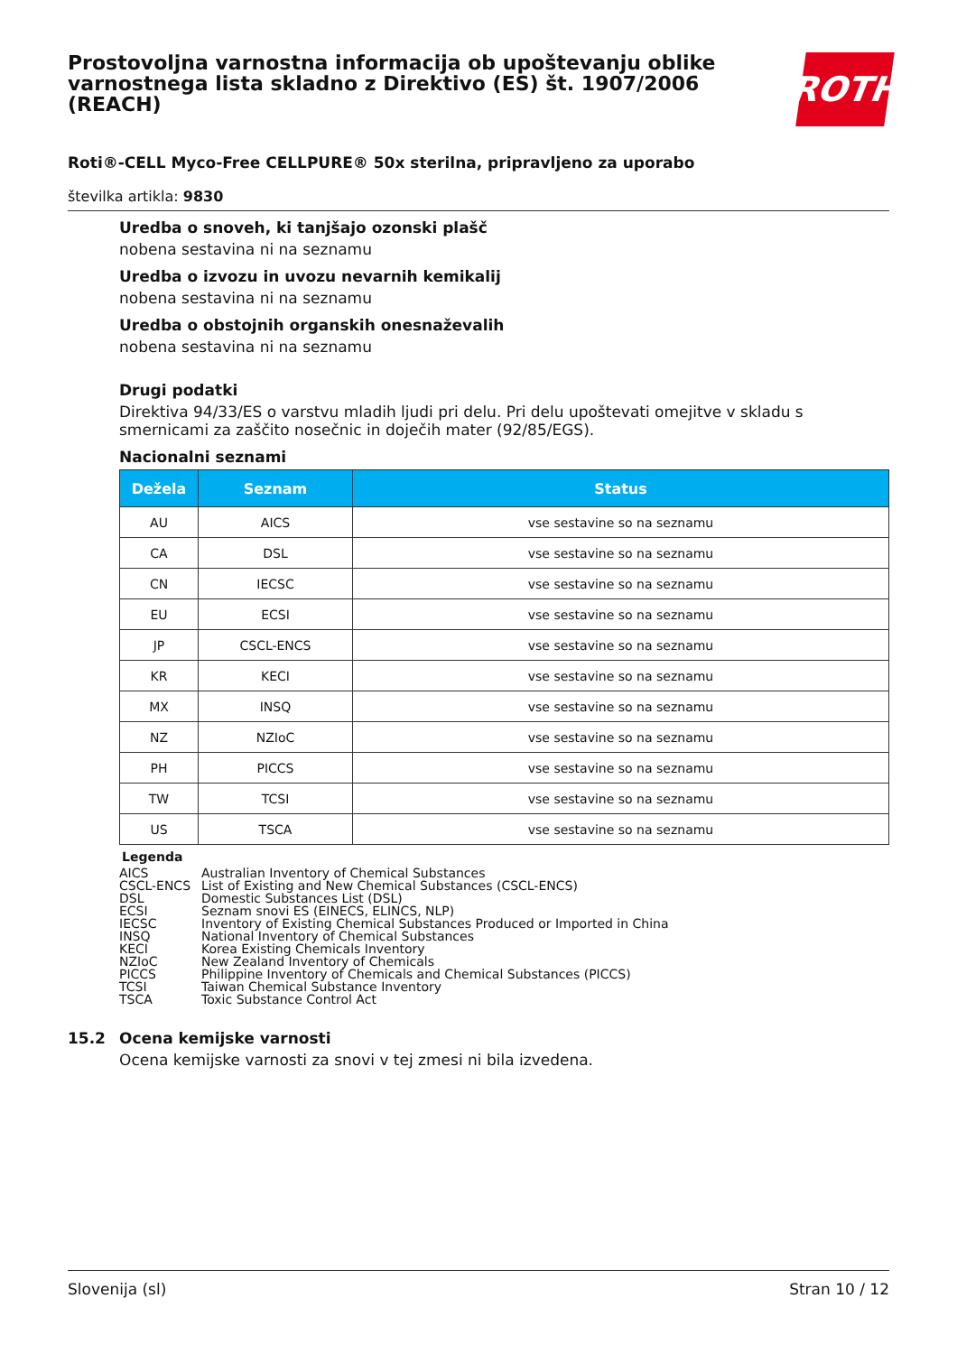Prostovoljna varnostna informacija ob upoštevanju oblike varnostnega lista skladno z Direktivo (ES) št. 1907/2006 (REACH)
ROTH
Roti®-CELL Myco-Free CELLPURE® 50x sterilna, pripravljeno za uporabo
številka artikla: 9830
Uredba o snoveh, ki tanjšajo ozonski plašč
nobena sestavina ni na seznamu
Uredba o izvozu in uvozu nevarnih kemikalij
nobena sestavina ni na seznamu
Uredba o obstojnih organskih onesnaževalih
nobena sestavina ni na seznamu
Drugi podatki
Direktiva 94/33/ES o varstvu mladih ljudi pri delu. Pri delu upoštevati omejitve v skladu s smernicami za zaščito nosečnic in doječih mater (92/85/EGS).
Nacionalni seznami
| Dežela | Seznam | Status |
| --- | --- | --- |
| AU | AICS | vse sestavine so na seznamu |
| CA | DSL | vse sestavine so na seznamu |
| CN | IECSC | vse sestavine so na seznamu |
| EU | ECSI | vse sestavine so na seznamu |
| JP | CSCL-ENCS | vse sestavine so na seznamu |
| KR | KECI | vse sestavine so na seznamu |
| MX | INSQ | vse sestavine so na seznamu |
| NZ | NZIoC | vse sestavine so na seznamu |
| PH | PICCS | vse sestavine so na seznamu |
| TW | TCSI | vse sestavine so na seznamu |
| US | TSCA | vse sestavine so na seznamu |
Legenda
| AICS | Australian Inventory of Chemical Substances |
| CSCL-ENCS | List of Existing and New Chemical Substances (CSCL-ENCS) |
| DSL | Domestic Substances List (DSL) |
| ECSI | Seznam snovi ES (EINECS, ELINCS, NLP) |
| IECSC | Inventory of Existing Chemical Substances Produced or Imported in China |
| INSQ | National Inventory of Chemical Substances |
| KECI | Korea Existing Chemicals Inventory |
| NZIoC | New Zealand Inventory of Chemicals |
| PICCS | Philippine Inventory of Chemicals and Chemical Substances (PICCS) |
| TCSI | Taiwan Chemical Substance Inventory |
| TSCA | Toxic Substance Control Act |
15.2 Ocena kemijske varnosti
Ocena kemijske varnosti za snovi v tej zmesi ni bila izvedena.
Slovenija (sl) Stran 10 / 12